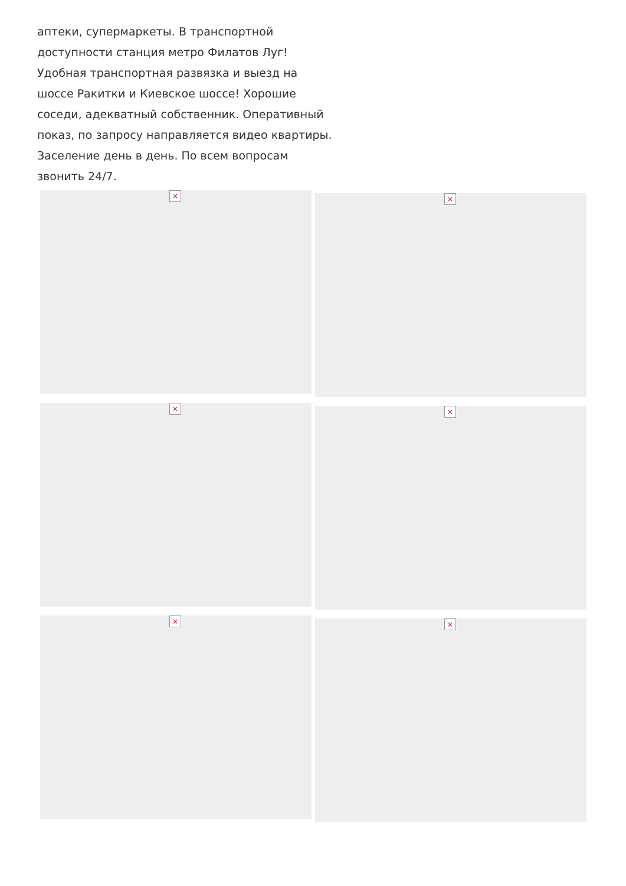аптеки, супермаркеты. В транспортной доступности станция метро Филатов Луг! Удобная транспортная развязка и выезд на шоссе Ракитки и Киевское шоссе! Хорошие соседи, адекватный собственник. Оперативный показ, по запросу направляется видео квартиры. Заселение день в день. По всем вопросам звонить 24/7.
×
×
×
×
×
×